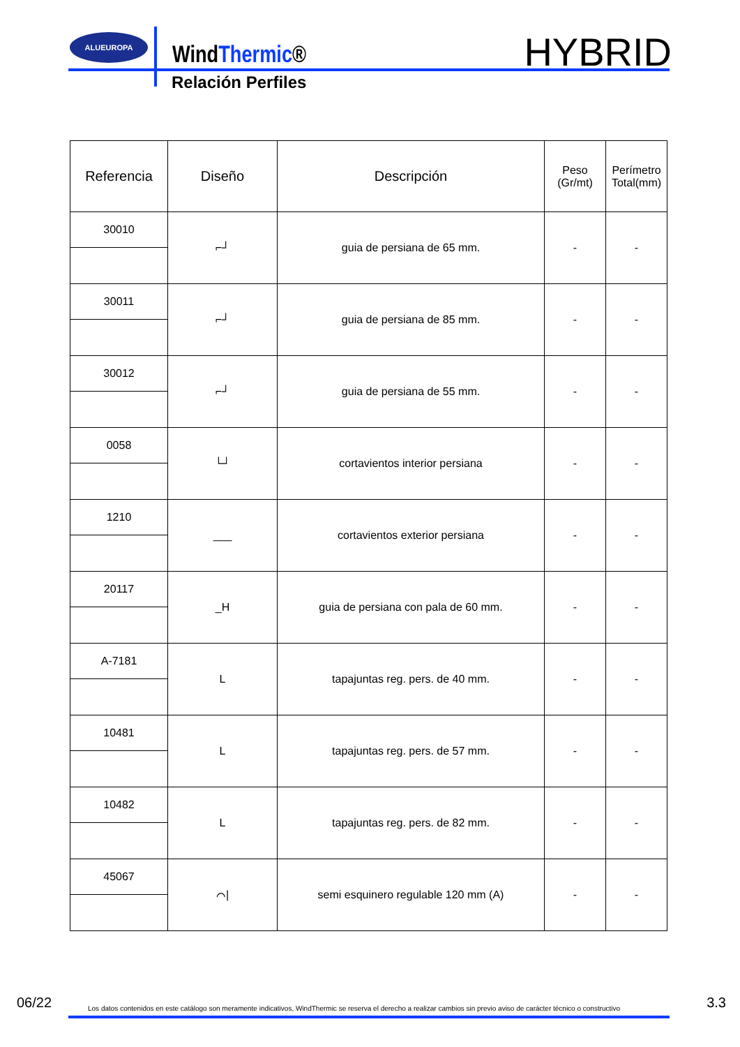ALUEUROPA
WindThermic®
Relación Perfiles
HYBRID
| Referencia | Diseño | Descripción | Peso (Gr/mt) | Perímetro Total(mm) |
| --- | --- | --- | --- | --- |
| 30010 | ⌐┘ | guia de persiana de 65 mm. | - | - |
| 30011 | ⌐┘ | guia de persiana de 85 mm. | - | - |
| 30012 | ⌐┘ | guia de persiana de 55 mm. | - | - |
| 0058 | └┘ | cortavientos interior persiana | - | - |
| 1210 | ___ | cortavientos exterior persiana | - | - |
| 20117 | _H | guia de persiana con pala de 60 mm. | - | - |
| A-7181 | L | tapajuntas reg. pers. de 40 mm. | - | - |
| 10481 | L | tapajuntas reg. pers. de 57 mm. | - | - |
| 10482 | L | tapajuntas reg. pers. de 82 mm. | - | - |
| 45067 | ⌒/ | semi esquinero regulable 120 mm (A) | - | - |
06/22 Los datos contenidos en este catálogo son meramente indicativos, WindThermic se reserva el derecho a realizar cambios sin previo aviso de carácter técnico o constructivo 3.3